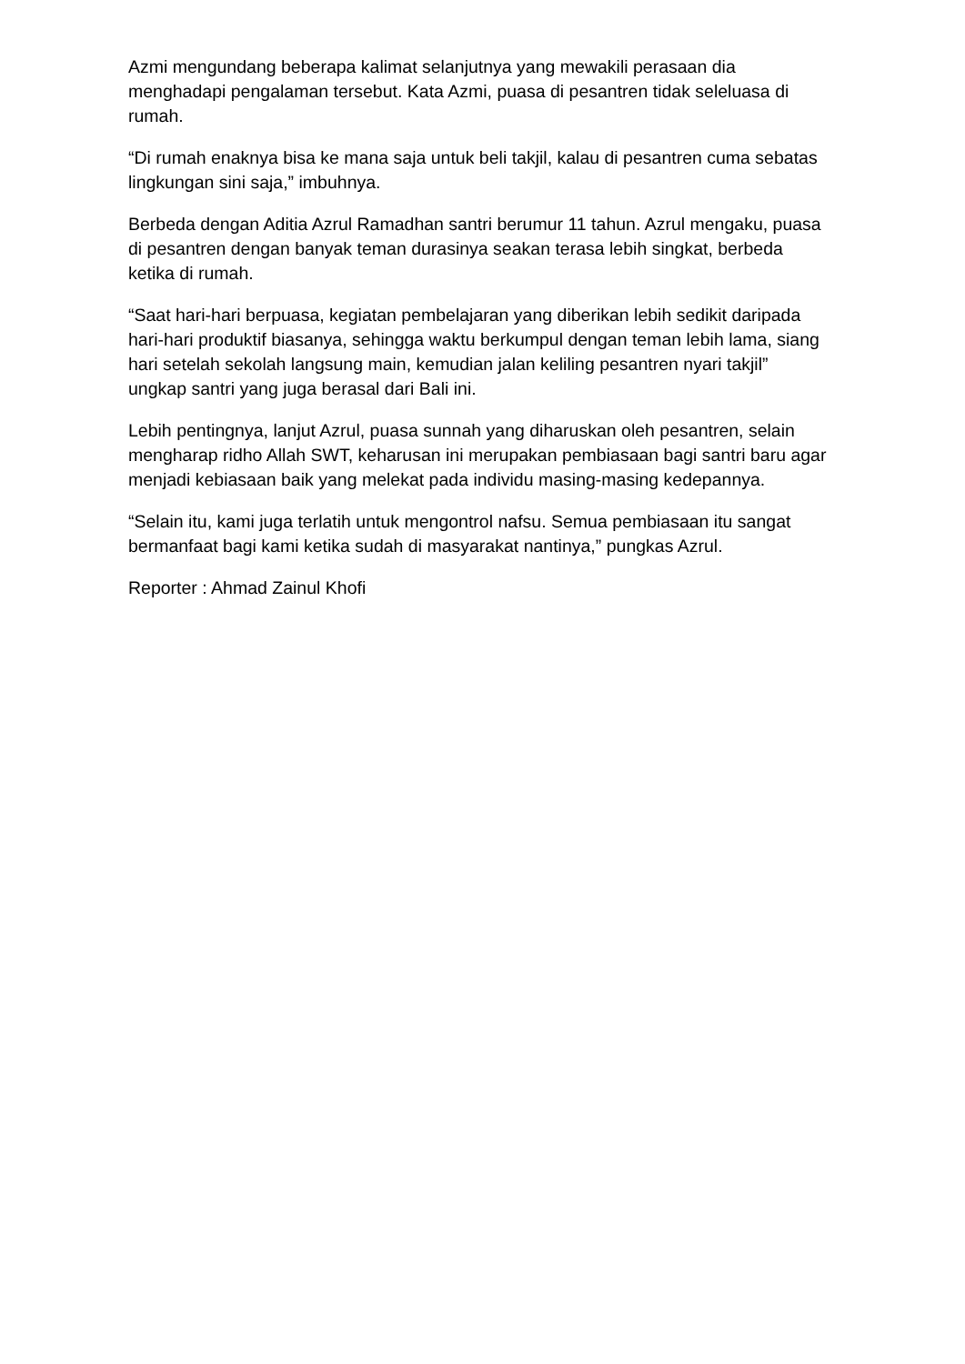Azmi mengundang beberapa kalimat selanjutnya yang mewakili perasaan dia menghadapi pengalaman tersebut. Kata Azmi, puasa di pesantren tidak seleluasa di rumah.
“Di rumah enaknya bisa ke mana saja untuk beli takjil, kalau di pesantren cuma sebatas lingkungan sini saja,” imbuhnya.
Berbeda dengan Aditia Azrul Ramadhan santri berumur 11 tahun. Azrul mengaku, puasa di pesantren dengan banyak teman durasinya seakan terasa lebih singkat, berbeda ketika di rumah.
“Saat hari-hari berpuasa, kegiatan pembelajaran yang diberikan lebih sedikit daripada hari-hari produktif biasanya, sehingga waktu berkumpul dengan teman lebih lama, siang hari setelah sekolah langsung main, kemudian jalan keliling pesantren nyari takjil” ungkap santri yang juga berasal dari Bali ini.
Lebih pentingnya, lanjut Azrul, puasa sunnah yang diharuskan oleh pesantren, selain mengharap ridho Allah SWT, keharusan ini merupakan pembiasaan bagi santri baru agar menjadi kebiasaan baik yang melekat pada individu masing-masing kedepannya.
“Selain itu, kami juga terlatih untuk mengontrol nafsu. Semua pembiasaan itu sangat bermanfaat bagi kami ketika sudah di masyarakat nantinya,” pungkas Azrul.
Reporter : Ahmad Zainul Khofi